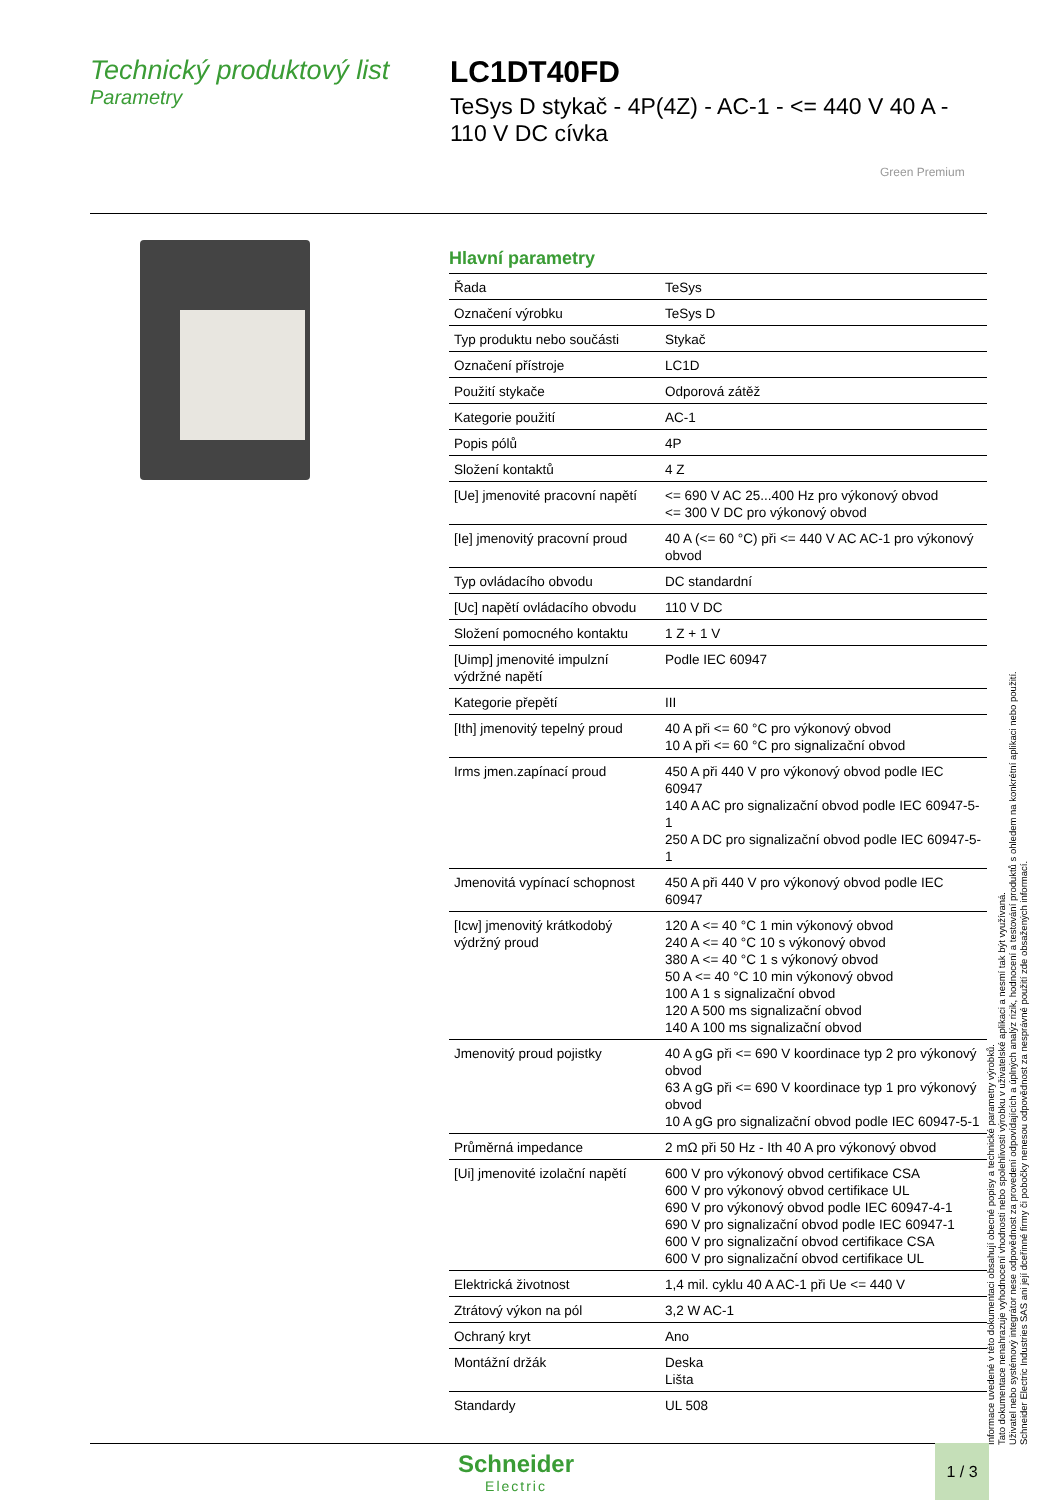Technický produktový list
Parametry
LC1DT40FD
TeSys D stykač - 4P(4Z) - AC-1 - <= 440 V 40 A - 110 V DC cívka
Green Premium
Hlavní parametry
| Řada | TeSys |
| Označení výrobku | TeSys D |
| Typ produktu nebo součásti | Stykač |
| Označení přístroje | LC1D |
| Použití stykače | Odporová zátěž |
| Kategorie použití | AC-1 |
| Popis pólů | 4P |
| Složení kontaktů | 4 Z |
| [Ue] jmenovité pracovní napětí | <= 690 V AC 25...400 Hz pro výkonový obvod <= 300 V DC pro výkonový obvod |
| [Ie] jmenovitý pracovní proud | 40 A (<= 60 °C) při <= 440 V AC AC-1 pro výkonový obvod |
| Typ ovládacího obvodu | DC standardní |
| [Uc] napětí ovládacího obvodu | 110 V DC |
| Složení pomocného kontaktu | 1 Z + 1 V |
| [Uimp] jmenovité impulzní výdržné napětí | Podle IEC 60947 |
| Kategorie přepětí | III |
| [Ith] jmenovitý tepelný proud | 40 A při <= 60 °C pro výkonový obvod 10 A při <= 60 °C pro signalizační obvod |
| Irms jmen.zapínací proud | 450 A při 440 V pro výkonový obvod podle IEC 60947 140 A AC pro signalizační obvod podle IEC 60947-5-1 250 A DC pro signalizační obvod podle IEC 60947-5-1 |
| Jmenovitá vypínací schopnost | 450 A při 440 V pro výkonový obvod podle IEC 60947 |
| [Icw] jmenovitý krátkodobý výdržný proud | 120 A <= 40 °C 1 min výkonový obvod 240 A <= 40 °C 10 s výkonový obvod 380 A <= 40 °C 1 s výkonový obvod 50 A <= 40 °C 10 min výkonový obvod 100 A 1 s signalizační obvod 120 A 500 ms signalizační obvod 140 A 100 ms signalizační obvod |
| Jmenovitý proud pojistky | 40 A gG při <= 690 V koordinace typ 2 pro výkonový obvod 63 A gG při <= 690 V koordinace typ 1 pro výkonový obvod 10 A gG pro signalizační obvod podle IEC 60947-5-1 |
| Průměrná impedance | 2 mΩ při 50 Hz - Ith 40 A pro výkonový obvod |
| [Ui] jmenovité izolační napětí | 600 V pro výkonový obvod certifikace CSA 600 V pro výkonový obvod certifikace UL 690 V pro výkonový obvod podle IEC 60947-4-1 690 V pro signalizační obvod podle IEC 60947-1 600 V pro signalizační obvod certifikace CSA 600 V pro signalizační obvod certifikace UL |
| Elektrická životnost | 1,4 mil. cyklu 40 A AC-1 při Ue <= 440 V |
| Ztrátový výkon na pól | 3,2 W AC-1 |
| Ochraný kryt | Ano |
| Montážní držák | Deska Lišta |
| Standardy | UL 508 |
Informace uvedené v této dokumentaci obsahují obecné popisy a technické parametry výrobků.
Tato dokumentace nenahrazuje vyhodnocení vhodnosti nebo spolehlivosti výrobku v uživatelské aplikaci a nesmí tak být využívaná.
Uživatel nebo systémový integrátor nese odpovědnost za provedení odpovídajících a úplných analýz rizik, hodnocení a testování produktů s ohledem na konkrétní aplikaci nebo použití.
Schneider Electric Industries SAS ani její dceřinné firmy či pobočky nenesou odpovědnost za nesprávné použití zde obsažených informací.
Schneider
Electric
1 / 3